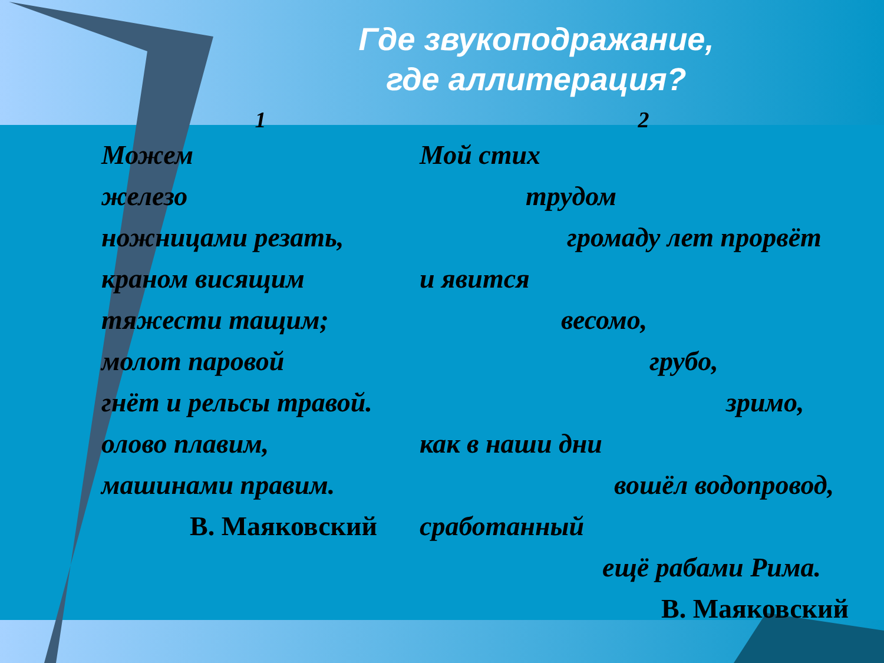Где звукоподражание,
где аллитерация?
1
Можем
железо
ножницами резать,
краном висящим
тяжести тащим;
молот паровой
гнёт и рельсы травой.
олово плавим,
машинами правим.
В. Маяковский
2
Мой стих
трудом
громаду лет прорвёт
и явится
весомо,
грубо,
зримо,
как в наши дни
вошёл водопровод,
сработанный
ещё рабами Рима.
В. Маяковский